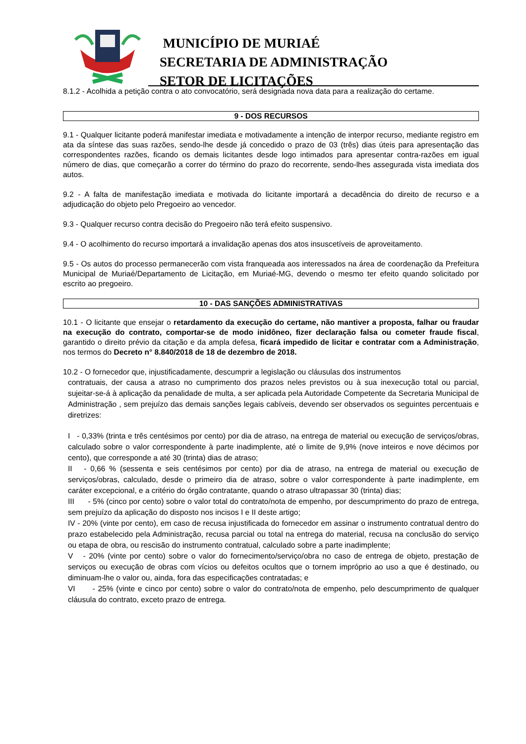MUNICÍPIO DE MURIAÉ
SECRETARIA DE ADMINISTRAÇÃO
SETOR DE LICITAÇÕES
8.1.2 - Acolhida a petição contra o ato convocatório, será designada nova data para a realização do certame.
9 - DOS RECURSOS
9.1 - Qualquer licitante poderá manifestar imediata e motivadamente a intenção de interpor recurso, mediante registro em ata da síntese das suas razões, sendo-lhe desde já concedido o prazo de 03 (três) dias úteis para apresentação das correspondentes razões, ficando os demais licitantes desde logo intimados para apresentar contra-razões em igual número de dias, que começarão a correr do término do prazo do recorrente, sendo-lhes assegurada vista imediata dos autos.
9.2 - A falta de manifestação imediata e motivada do licitante importará a decadência do direito de recurso e a adjudicação do objeto pelo Pregoeiro ao vencedor.
9.3 - Qualquer recurso contra decisão do Pregoeiro não terá efeito suspensivo.
9.4 - O acolhimento do recurso importará a invalidação apenas dos atos insuscetíveis de aproveitamento.
9.5 - Os autos do processo permanecerão com vista franqueada aos interessados na área de coordenação da Prefeitura Municipal de Muriaé/Departamento de Licitação, em Muriaé-MG, devendo o mesmo ter efeito quando solicitado por escrito ao pregoeiro.
10 - DAS SANÇÕES ADMINISTRATIVAS
10.1 - O licitante que ensejar o retardamento da execução do certame, não mantiver a proposta, falhar ou fraudar na execução do contrato, comportar-se de modo inidôneo, fizer declaração falsa ou cometer fraude fiscal, garantido o direito prévio da citação e da ampla defesa, ficará impedido de licitar e contratar com a Administração, nos termos do Decreto n° 8.840/2018 de 18 de dezembro de 2018.
10.2 - O fornecedor que, injustificadamente, descumprir a legislação ou cláusulas dos instrumentos
contratuais, der causa a atraso no cumprimento dos prazos neles previstos ou à sua inexecução total ou parcial, sujeitar-se-á à aplicação da penalidade de multa, a ser aplicada pela Autoridade Competente da Secretaria Municipal de Administração , sem prejuízo das demais sanções legais cabíveis, devendo ser observados os seguintes percentuais e diretrizes:
I - 0,33% (trinta e três centésimos por cento) por dia de atraso, na entrega de material ou execução de serviços/obras, calculado sobre o valor correspondente à parte inadimplente, até o limite de 9,9% (nove inteiros e nove décimos por cento), que corresponde a até 30 (trinta) dias de atraso;
II - 0,66 % (sessenta e seis centésimos por cento) por dia de atraso, na entrega de material ou execução de serviços/obras, calculado, desde o primeiro dia de atraso, sobre o valor correspondente à parte inadimplente, em caráter excepcional, e a critério do órgão contratante, quando o atraso ultrapassar 30 (trinta) dias;
III - 5% (cinco por cento) sobre o valor total do contrato/nota de empenho, por descumprimento do prazo de entrega, sem prejuízo da aplicação do disposto nos incisos I e II deste artigo;
IV - 20% (vinte por cento), em caso de recusa injustificada do fornecedor em assinar o instrumento contratual dentro do prazo estabelecido pela Administração, recusa parcial ou total na entrega do material, recusa na conclusão do serviço ou etapa de obra, ou rescisão do instrumento contratual, calculado sobre a parte inadimplente;
V - 20% (vinte por cento) sobre o valor do fornecimento/serviço/obra no caso de entrega de objeto, prestação de serviços ou execução de obras com vícios ou defeitos ocultos que o tornem impróprio ao uso a que é destinado, ou diminuam-lhe o valor ou, ainda, fora das especificações contratadas; e
VI - 25% (vinte e cinco por cento) sobre o valor do contrato/nota de empenho, pelo descumprimento de qualquer cláusula do contrato, exceto prazo de entrega.